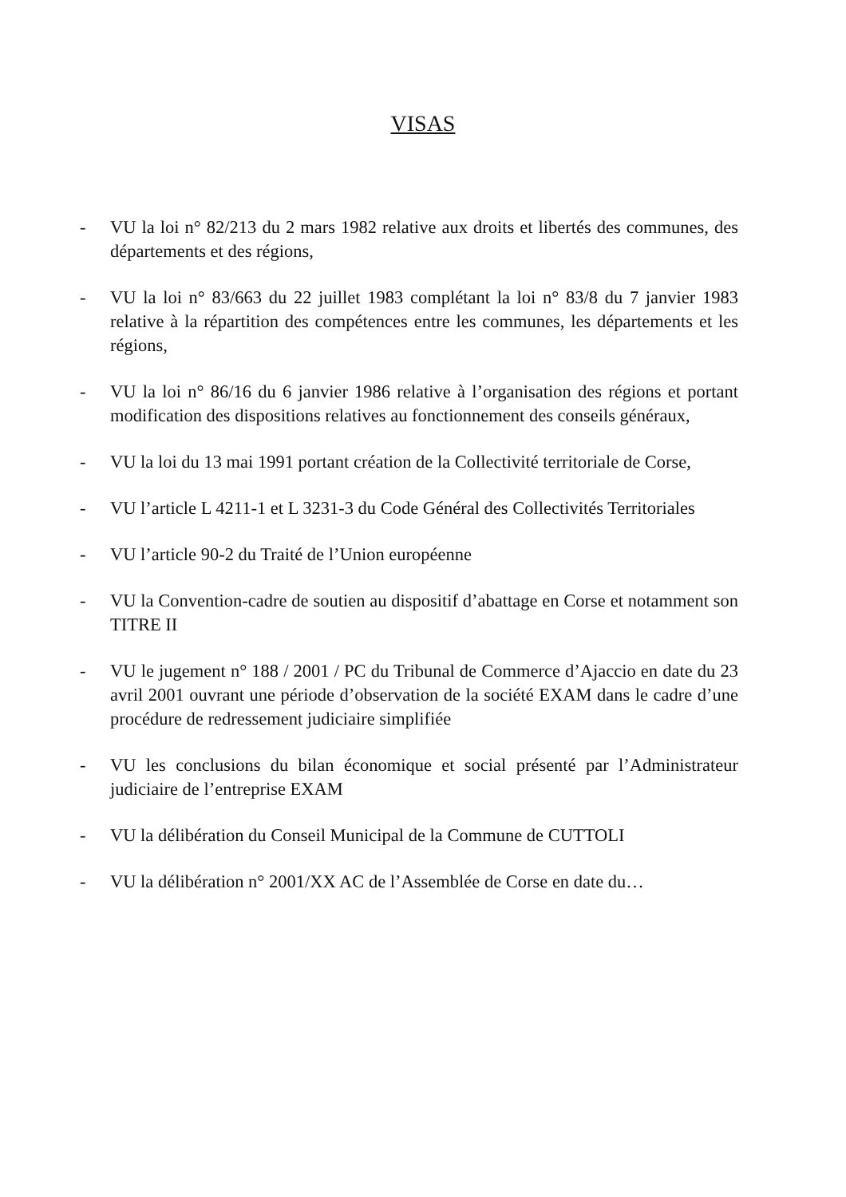VISAS
- VU la loi n° 82/213 du 2 mars 1982 relative aux droits et libertés des communes, des départements et des régions,
- VU la loi n° 83/663 du 22 juillet 1983 complétant la loi n° 83/8 du 7 janvier 1983 relative à la répartition des compétences entre les communes, les départements et les régions,
- VU la loi n° 86/16 du 6 janvier 1986 relative à l’organisation des régions et portant modification des dispositions relatives au fonctionnement des conseils généraux,
- VU la loi du 13 mai 1991 portant création de la Collectivité territoriale de Corse,
- VU l’article L 4211-1 et L 3231-3 du Code Général des Collectivités Territoriales
- VU l’article 90-2 du Traité de l’Union européenne
- VU la Convention-cadre de soutien au dispositif d’abattage en Corse et notamment son TITRE II
- VU le jugement n° 188 / 2001 / PC du Tribunal de Commerce d’Ajaccio en date du 23 avril 2001 ouvrant une période d’observation de la société EXAM dans le cadre d’une procédure de redressement judiciaire simplifiée
- VU les conclusions du bilan économique et social présenté par l’Administrateur judiciaire de l’entreprise EXAM
- VU la délibération du Conseil Municipal de la Commune de CUTTOLI
- VU la délibération n° 2001/XX AC de l’Assemblée de Corse en date du…